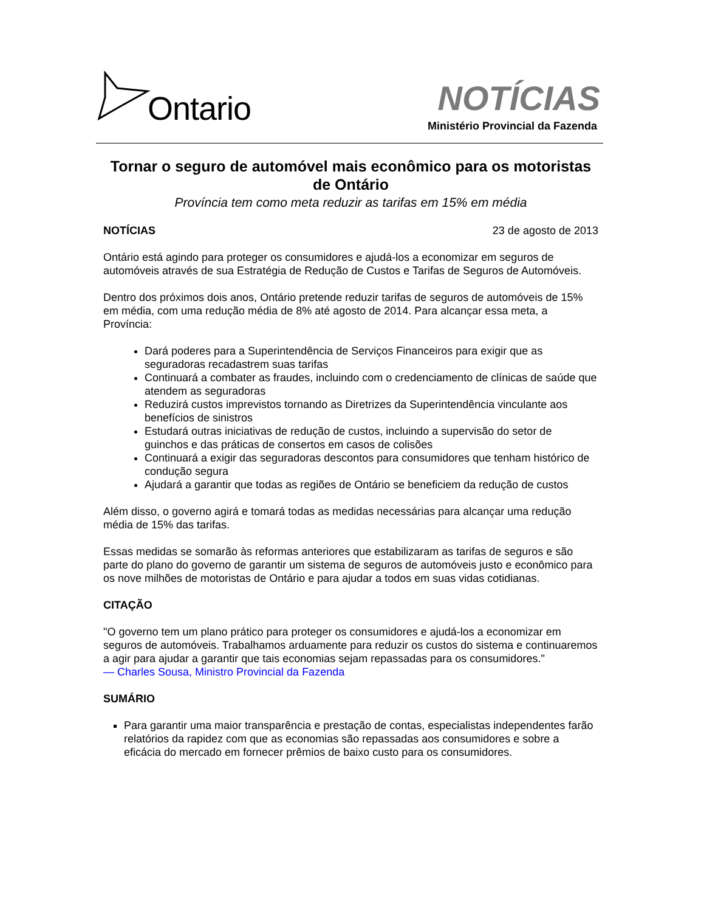Ontario NOTÍCIAS
Ministério Provincial da Fazenda
Tornar o seguro de automóvel mais econômico para os motoristas de Ontário
Província tem como meta reduzir as tarifas em 15% em média
NOTÍCIAS 23 de agosto de 2013
Ontário está agindo para proteger os consumidores e ajudá-los a economizar em seguros de automóveis através de sua Estratégia de Redução de Custos e Tarifas de Seguros de Automóveis.
Dentro dos próximos dois anos, Ontário pretende reduzir tarifas de seguros de automóveis de 15% em média, com uma redução média de 8% até agosto de 2014. Para alcançar essa meta, a Província:
Dará poderes para a Superintendência de Serviços Financeiros para exigir que as seguradoras recadastrem suas tarifas
Continuará a combater as fraudes, incluindo com o credenciamento de clínicas de saúde que atendem as seguradoras
Reduzirá custos imprevistos tornando as Diretrizes da Superintendência vinculante aos benefícios de sinistros
Estudará outras iniciativas de redução de custos, incluindo a supervisão do setor de guinchos e das práticas de consertos em casos de colisões
Continuará a exigir das seguradoras descontos para consumidores que tenham histórico de condução segura
Ajudará a garantir que todas as regiões de Ontário se beneficiem da redução de custos
Além disso, o governo agirá e tomará todas as medidas necessárias para alcançar uma redução média de 15% das tarifas.
Essas medidas se somarão às reformas anteriores que estabilizaram as tarifas de seguros e são parte do plano do governo de garantir um sistema de seguros de automóveis justo e econômico para os nove milhões de motoristas de Ontário e para ajudar a todos em suas vidas cotidianas.
CITAÇÃO
"O governo tem um plano prático para proteger os consumidores e ajudá-los a economizar em seguros de automóveis. Trabalhamos arduamente para reduzir os custos do sistema e continuaremos a agir para ajudar a garantir que tais economias sejam repassadas para os consumidores."
— Charles Sousa, Ministro Provincial da Fazenda
SUMÁRIO
Para garantir uma maior transparência e prestação de contas, especialistas independentes farão relatórios da rapidez com que as economias são repassadas aos consumidores e sobre a eficácia do mercado em fornecer prêmios de baixo custo para os consumidores.